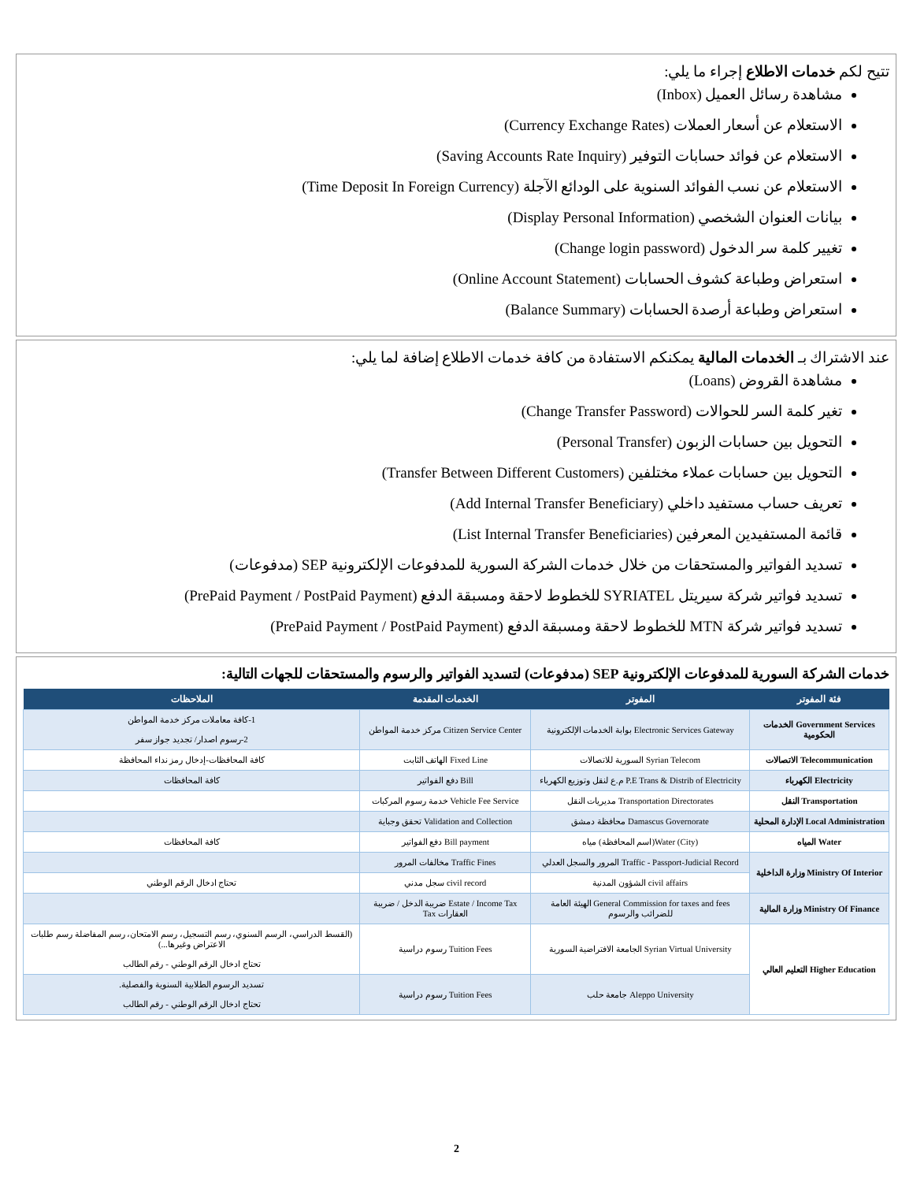تتيح لكم خدمات الاطلاع إجراء ما يلي:
مشاهدة رسائل العميل (Inbox)
الاستعلام عن أسعار العملات (Currency Exchange Rates)
الاستعلام عن فوائد حسابات التوفير (Saving Accounts Rate Inquiry)
الاستعلام عن نسب الفوائد السنوية على الودائع الآجلة (Time Deposit In Foreign Currency)
بيانات العنوان الشخصي (Display Personal Information)
تغيير كلمة سر الدخول (Change login password)
استعراض وطباعة كشوف الحسابات (Online Account Statement)
استعراض وطباعة أرصدة الحسابات (Balance Summary)
عند الاشتراك بـ الخدمات المالية يمكنكم الاستفادة من كافة خدمات الاطلاع إضافة لما يلي:
مشاهدة القروض (Loans)
تغير كلمة السر للحوالات (Change Transfer Password)
التحويل بين حسابات الزبون (Personal Transfer)
التحويل بين حسابات عملاء مختلفين (Transfer Between Different Customers)
تعريف حساب مستفيد داخلي (Add Internal Transfer Beneficiary)
قائمة المستفيدين المعرفين (List Internal Transfer Beneficiaries)
تسديد الفواتير والمستحقات من خلال خدمات الشركة السورية للمدفوعات الإلكترونية SEP (مدفوعات)
تسديد فواتير شركة سيريتل SYRIATEL للخطوط لاحقة ومسبقة الدفع (PrePaid Payment / PostPaid Payment)
تسديد فواتير شركة MTN للخطوط لاحقة ومسبقة الدفع (PrePaid Payment / PostPaid Payment)
خدمات الشركة السورية للمدفوعات الإلكترونية SEP (مدفوعات) لتسديد الفواتير والرسوم والمستحقات للجهات التالية:
| فئة المفوتر | المفوتر | الخدمات المقدمة | الملاحظات |
| --- | --- | --- | --- |
| Government Services الخدمات الحكومية | Electronic Services Gateway بوابة الخدمات الإلكترونية | Citizen Service Center مركز خدمة المواطن | 1-كافة معاملات مركز خدمة المواطن 2-رسوم اصدار/ تجديد جواز سفر |
| Telecommunication الاتصالات | Syrian Telecom السورية للاتصالات | Fixed Line الهاتف الثابت | كافة المحافظات-إدخال رمز نداء المحافظة |
| Electricity الكهرباء | P.E Trans & Distrib of Electricity م.ع لنقل وتوزيع الكهرباء | Bill دفع الفواتير | كافة المحافظات |
| Transportation النقل | Transportation Directorates مديريات النقل | Vehicle Fee Service خدمة رسوم المركبات | |
| Local Administration الإدارة المحلية | Damascus Governorate محافظة دمشق | Validation and Collection تحقق وجباية | |
| Water المياه | Water (City)(اسم المحافظة) مياه | Bill payment دفع الفواتير | كافة المحافظات |
| Ministry Of Interior وزارة الداخلية | Traffic - Passport-Judicial Record المرور والسجل العدلي | Traffic Fines مخالفات المرور | |
| | civil affairs الشؤون المدنية | civil record سجل مدني | تحتاج ادخال الرقم الوطني |
| Ministry Of Finance وزارة المالية | General Commission for taxes and fees الهيئة العامة للضرائب والرسوم | Estate / Income Tax ضريبة الدخل / ضريبة العقارات Tax | |
| Higher Education التعليم العالي | Syrian Virtual University الجامعة الافتراضية السورية | Tuition Fees رسوم دراسية | (القسط الدراسي، الرسم السنوي، رسم التسجيل، رسم الامتحان، رسم المفاضلة رسم طلبات الاعتراض وغيرها...) تحتاج ادخال الرقم الوطني - رقم الطالب |
| | Aleppo University جامعة حلب | Tuition Fees رسوم دراسية | تسديد الرسوم الطلابية السنوية والفصلية. تحتاج ادخال الرقم الوطني - رقم الطالب |
2